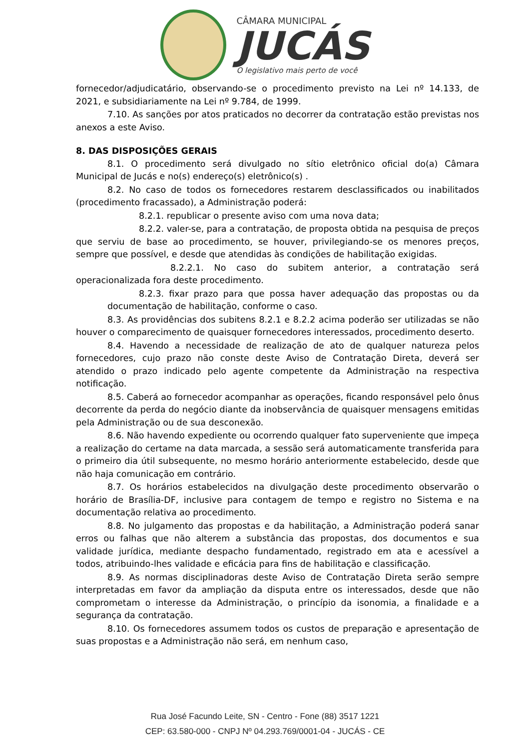CÂMARA MUNICIPAL
JUCÁS
O legislativo mais perto de você
fornecedor/adjudicatário, observando-se o procedimento previsto na Lei nº 14.133, de 2021, e subsidiariamente na Lei nº 9.784, de 1999.
7.10. As sanções por atos praticados no decorrer da contratação estão previstas nos anexos a este Aviso.
8. DAS DISPOSIÇÕES GERAIS
8.1. O procedimento será divulgado no sítio eletrônico oficial do(a) Câmara Municipal de Jucás e no(s) endereço(s) eletrônico(s) .
8.2. No caso de todos os fornecedores restarem desclassificados ou inabilitados (procedimento fracassado), a Administração poderá:
8.2.1. republicar o presente aviso com uma nova data;
8.2.2. valer-se, para a contratação, de proposta obtida na pesquisa de preços que serviu de base ao procedimento, se houver, privilegiando-se os menores preços, sempre que possível, e desde que atendidas às condições de habilitação exigidas.
8.2.2.1. No caso do subitem anterior, a contratação será operacionalizada fora deste procedimento.
8.2.3. fixar prazo para que possa haver adequação das propostas ou da documentação de habilitação, conforme o caso.
8.3. As providências dos subitens 8.2.1 e 8.2.2 acima poderão ser utilizadas se não houver o comparecimento de quaisquer fornecedores interessados, procedimento deserto.
8.4. Havendo a necessidade de realização de ato de qualquer natureza pelos fornecedores, cujo prazo não conste deste Aviso de Contratação Direta, deverá ser atendido o prazo indicado pelo agente competente da Administração na respectiva notificação.
8.5. Caberá ao fornecedor acompanhar as operações, ficando responsável pelo ônus decorrente da perda do negócio diante da inobservância de quaisquer mensagens emitidas pela Administração ou de sua desconexão.
8.6. Não havendo expediente ou ocorrendo qualquer fato superveniente que impeça a realização do certame na data marcada, a sessão será automaticamente transferida para o primeiro dia útil subsequente, no mesmo horário anteriormente estabelecido, desde que não haja comunicação em contrário.
8.7. Os horários estabelecidos na divulgação deste procedimento observarão o horário de Brasília-DF, inclusive para contagem de tempo e registro no Sistema e na documentação relativa ao procedimento.
8.8. No julgamento das propostas e da habilitação, a Administração poderá sanar erros ou falhas que não alterem a substância das propostas, dos documentos e sua validade jurídica, mediante despacho fundamentado, registrado em ata e acessível a todos, atribuindo-lhes validade e eficácia para fins de habilitação e classificação.
8.9. As normas disciplinadoras deste Aviso de Contratação Direta serão sempre interpretadas em favor da ampliação da disputa entre os interessados, desde que não comprometam o interesse da Administração, o princípio da isonomia, a finalidade e a segurança da contratação.
8.10. Os fornecedores assumem todos os custos de preparação e apresentação de suas propostas e a Administração não será, em nenhum caso,
Rua José Facundo Leite, SN - Centro - Fone (88) 3517 1221
CEP: 63.580-000 - CNPJ Nº 04.293.769/0001-04 - JUCÁS - CE